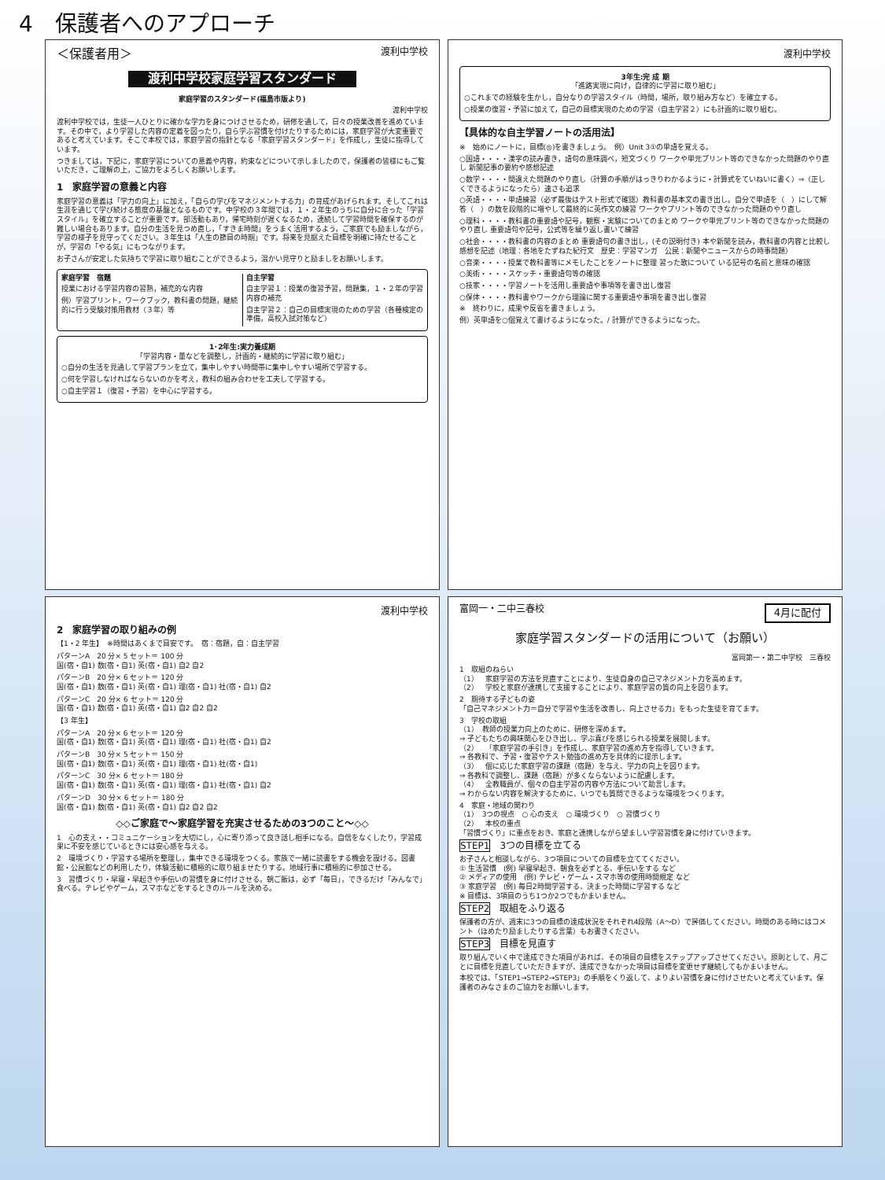4　保護者へのアプローチ
＜保護者用＞ 渡利中学校
渡利中学校家庭学習スタンダード
家庭学習のスタンダード(福島市版より)
渡利中学校
渡利中学校では，生徒一人ひとりに確かな学力を身につけさせるため，研修を通して，日々の授業改善を進めています。その中で，より学習した内容の定着を図ったり，自ら学ぶ習慣を付けたりするためには，家庭学習が大変重要であると考えています。そこで本校では，家庭学習の指針となる「家庭学習スタンダード」を作成し，生徒に指導しています。
つきましては，下記に，家庭学習についての意義や内容，約束などについて示しましたので，保護者の皆様にもご覧いただき，ご理解の上，ご協力をよろしくお願いします。
1　家庭学習の意義と内容
家庭学習の意義は「学力の向上」に加え，「自らの学びをマネジメントする力」の育成があげられます。そしてこれは生涯を通じて学び続ける態度の基盤となるものです。中学校の３年間では，１・２年生のうちに自分に合った「学習スタイル」を確立することが重要です。部活動もあり，帰宅時刻が遅くなるため，連続して学習時間を確保するのが難しい場合もあります。自分の生活を見つめ直し，「すきま時間」をうまく活用するよう，ご家庭でも励ましながら，学習の様子を見守ってください。３年生は「人生の節目の時期」です。将来を見据えた目標を明確に持たせることが，学習の「やる気」にもつながります。
お子さんが安定した気持ちで学習に取り組むことができるよう，温かい見守りと励ましをお願いします。
家庭学習　宿題
授業における学習内容の習熟，補充的な内容
例）学習プリント，ワークブック，教科書の問題，継続的に行う受験対策用教材（３年）等
自主学習
自主学習１：授業の復習予習，問題集，１・２年の学習内容の補充
自主学習２：自己の目標実現のための学習（各種検定の準備，高校入試対策など）
1･2年生:実力養成期
「学習内容・量などを調整し，計画的・継続的に学習に取り組む」
○自分の生活を見通して学習プランを立て，集中しやすい時間帯に集中しやすい場所で学習する。
○何を学習しなければならないのかを考え，教科の組み合わせを工夫して学習する。
○自主学習１（復習・予習）を中心に学習する。
渡利中学校
3年生:完 成 期
「進路実現に向け，自律的に学習に取り組む」
○これまでの経験を生かし，自分なりの学習スタイル（時間，場所，取り組み方など）を確立する。
○授業の復習・予習に加えて，自己の目標実現のための学習（自主学習２）にも計画的に取り組む。
【具体的な自主学習ノートの活用法】
※　始めにノートに，目標(◎)を書きましょう。　例）Unit 3①の単語を覚える。
○国語・・・・漢字の読み書き，語句の意味調べ，短文づくり ワークや単元プリント等のできなかった問題のやり直し 新聞記事の要約や感想記述
○数学・・・・間違えた問題のやり直し（計算の手順がはっきりわかるように・計算式をていねいに書く）⇒（正しくできるようになったら）速さも追求
○英語・・・・単語練習（必ず最後はテスト形式で確認）教科書の基本文の書き出し。自分で単語を（　）にして解答（　）の数を段階的に増やして最終的に英作文の練習 ワークやプリント等のできなかった問題のやり直し
○理科・・・・教科書の重要語や記号，観察・実験についてのまとめ ワークや単元プリント等のできなかった問題のやり直し 重要語句や記号，公式等を繰り返し書いて練習
○社会・・・・教科書の内容のまとめ 重要語句の書き出し，(その説明付き) 本や新聞を読み，教科書の内容と比較し感想を記述（地理：各地をたずねた紀行文　歴史：学習マンガ　公民：新聞やニュースからの時事問題）
○音楽・・・・授業で教科書等にメモしたことをノートに整理 習った歌について いる記号の名前と意味の確認
○美術・・・・スケッチ・重要語句等の確認
○技家・・・・学習ノートを活用し重要語や事項等を書き出し復習
○保体・・・・教科書やワークから理論に関する重要語や事項を書き出し復習
※　終わりに，成果や反省を書きましょう。
例）英単語を○個覚えて書けるようになった。/ 計算ができるようになった。
渡利中学校
2　家庭学習の取り組みの例
【1・2 年生】　※時間はあくまで目安です。　宿：宿題，自：自主学習
パターンA　20 分× 5 セット＝ 100 分
国(宿・自1) 数(宿・自1) 英(宿・自1) 自2 自2
パターンB　20 分× 6 セット＝ 120 分
国(宿・自1) 数(宿・自1) 英(宿・自1) 理(宿・自1) 社(宿・自1) 自2
パターンC　20 分× 6 セット＝ 120 分
国(宿・自1) 数(宿・自1) 英(宿・自1) 自2 自2 自2
【3 年生】
パターンA　20 分× 6 セット＝ 120 分
国(宿・自1) 数(宿・自1) 英(宿・自1) 理(宿・自1) 社(宿・自1) 自2
パターンB　30 分× 5 セット＝ 150 分
国(宿・自1) 数(宿・自1) 英(宿・自1) 理(宿・自1) 社(宿・自1)
パターンC　30 分× 6 セット＝ 180 分
国(宿・自1) 数(宿・自1) 英(宿・自1) 理(宿・自1) 社(宿・自1) 自2
パターンD　30 分× 6 セット＝ 180 分
国(宿・自1) 数(宿・自1) 英(宿・自1) 自2 自2 自2
◇◇ご家庭で～家庭学習を充実させるための3つのこと～◇◇
1　心の支え・・コミュニケーションを大切にし，心に寄り添って良き話し相手になる。自信をなくしたり，学習成果に不安を感じているときには安心感を与える。
2　環境づくり・学習する場所を整理し，集中できる環境をつくる。家族で一緒に読書をする機会を設ける。図書館・公民館などの利用したり，体験活動に積極的に取り組ませたりする。地域行事に積極的に参加させる。
3　習慣づくり・早寝・早起きや手伝いの習慣を身に付けさせる。朝ご飯は，必ず「毎日」，できるだけ「みんなで」食べる。テレビやゲーム，スマホなどをするときのルールを決める。
富岡一・二中三春校 4月に配付
家庭学習スタンダードの活用について（お願い）
富岡第一・第二中学校　三春校
1　取組のねらい
（1）　家庭学習の方法を見直すことにより、生徒自身の自己マネジメント力を高めます。
（2）　学校と家庭が連携して支援することにより、家庭学習の質の向上を図ります。
2　期待する子どもの姿
「自己マネジメント力＝自分で学習や生活を改善し、向上させる力」をもった生徒を育てます。
3　学校の取組
（1）　教師の授業力向上のために、研修を深めます。
⇒ 子どもたちの興味関心をひき出し、学ぶ喜びを感じられる授業を展開します。
（2）　「家庭学習の手引き」を作成し、家庭学習の進め方を指導していきます。
⇒ 各教科で、予習・復習やテスト勉強の進め方を具体的に提示します。
（3）　個に応じた家庭学習の課題（宿題）を与え、学力の向上を図ります。
⇒ 各教科で調整し、課題（宿題）が多くならないように配慮します。
（4）　全教職員が、個々の自主学習の内容や方法について助言します。
⇒ わからない内容を解決するために、いつでも質問できるような環境をつくります。
4　家庭・地域の関わり
（1）　3つの視点　○ 心の支え　○ 環境づくり　○ 習慣づくり
（2）　本校の重点
「習慣づくり」に重点をおき、家庭と連携しながら望ましい学習習慣を身に付けていきます。
STEP1　3つの目標を立てる
お子さんと相談しながら、3つ項目についての目標を立ててください。
① 生活習慣　(例) 早寝早起き、朝食を必ずとる、手伝いをする など
② メディアの使用　(例) テレビ・ゲーム・スマホ等の使用時間規定 など
③ 家庭学習　(例) 毎日2時間学習する、決まった時間に学習する など
※ 目標は、3項目のうち1つか2つでもかまいません。
STEP2　取組をふり返る
保護者の方が、週末に3つの目標の達成状況をそれぞれ4段階（A～D）で評価してください。時間のある時にはコメント（ほめたり励ましたりする言葉）もお書きください。
STEP3　目標を見直す
取り組んでいく中で達成できた項目があれば、その項目の目標をステップアップさせてください。原則として、月ごとに目標を見直していただきますが、達成できなかった項目は目標を変更せず継続してもかまいません。
本校では、「STEP1→STEP2→STEP3」の手順をくり返して、よりよい習慣を身に付けさせたいと考えています。保護者のみなさまのご協力をお願いします。